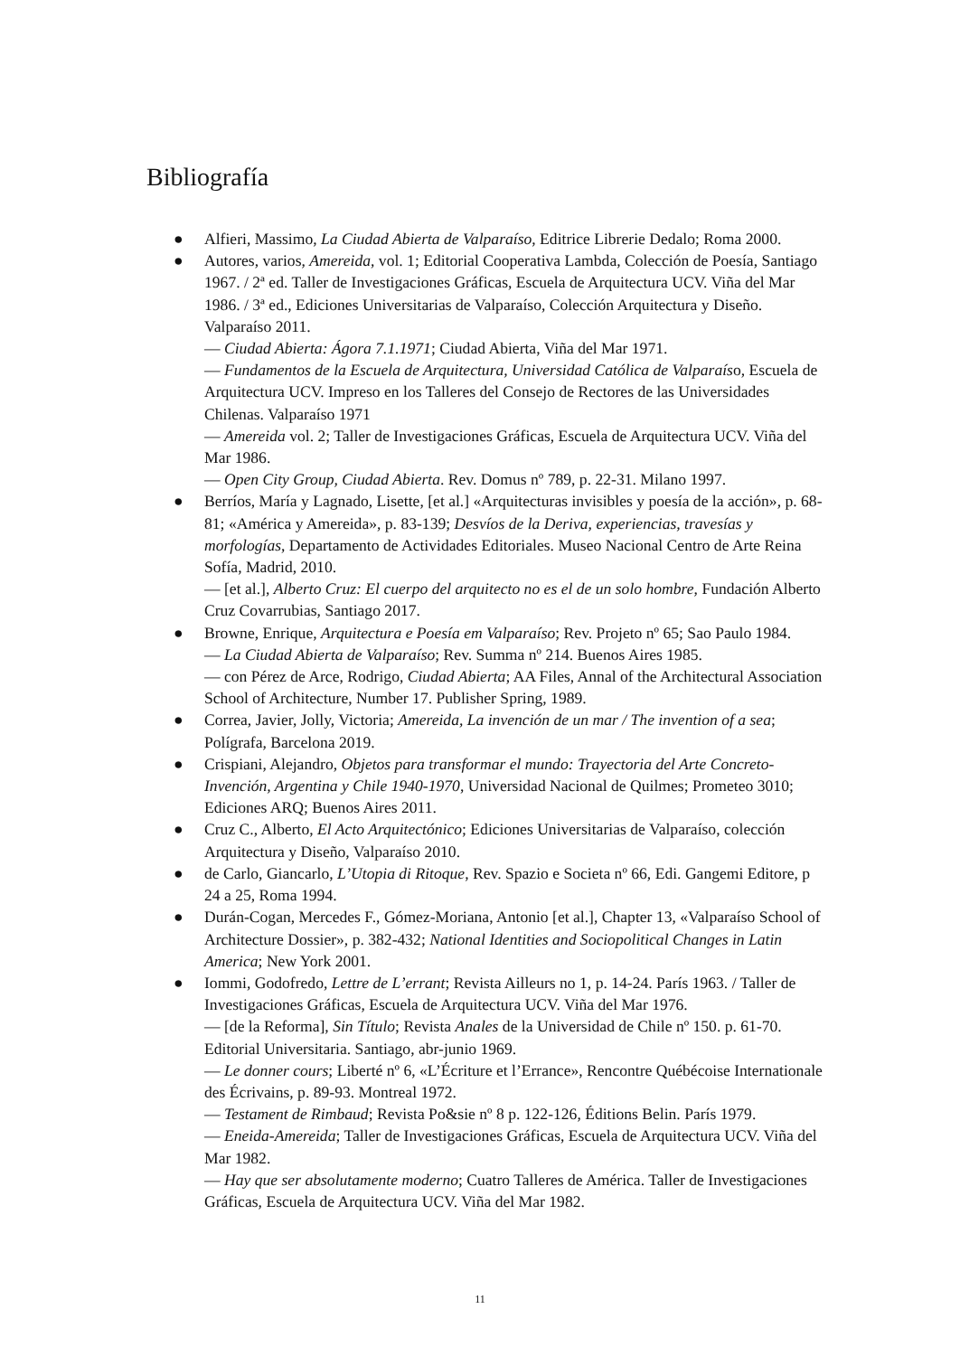Bibliografía
● Alfieri, Massimo, La Ciudad Abierta de Valparaíso, Editrice Librerie Dedalo; Roma 2000.
● Autores, varios, Amereida, vol. 1; Editorial Cooperativa Lambda, Colección de Poesía, Santiago 1967. / 2ª ed. Taller de Investigaciones Gráficas, Escuela de Arquitectura UCV. Viña del Mar 1986. / 3ª ed., Ediciones Universitarias de Valparaíso, Colección Arquitectura y Diseño. Valparaíso 2011.
— Ciudad Abierta: Ágora 7.1.1971; Ciudad Abierta, Viña del Mar 1971.
— Fundamentos de la Escuela de Arquitectura, Universidad Católica de Valparaíso, Escuela de Arquitectura UCV. Impreso en los Talleres del Consejo de Rectores de las Universidades Chilenas. Valparaíso 1971
— Amereida vol. 2; Taller de Investigaciones Gráficas, Escuela de Arquitectura UCV. Viña del Mar 1986.
— Open City Group, Ciudad Abierta. Rev. Domus nº 789, p. 22-31. Milano 1997.
● Berríos, María y Lagnado, Lisette, [et al.] «Arquitecturas invisibles y poesía de la acción», p. 68-81; «América y Amereida», p. 83-139; Desvíos de la Deriva, experiencias, travesías y morfologías, Departamento de Actividades Editoriales. Museo Nacional Centro de Arte Reina Sofía, Madrid, 2010.
— [et al.], Alberto Cruz: El cuerpo del arquitecto no es el de un solo hombre, Fundación Alberto Cruz Covarrubias, Santiago 2017.
● Browne, Enrique, Arquitectura e Poesía em Valparaíso; Rev. Projeto nº 65; Sao Paulo 1984.
— La Ciudad Abierta de Valparaíso; Rev. Summa nº 214. Buenos Aires 1985.
— con Pérez de Arce, Rodrigo, Ciudad Abierta; AA Files, Annal of the Architectural Association School of Architecture, Number 17. Publisher Spring, 1989.
● Correa, Javier, Jolly, Victoria; Amereida, La invención de un mar / The invention of a sea; Polígrafa, Barcelona 2019.
● Crispiani, Alejandro, Objetos para transformar el mundo: Trayectoria del Arte Concreto-Invención, Argentina y Chile 1940-1970, Universidad Nacional de Quilmes; Prometeo 3010; Ediciones ARQ; Buenos Aires 2011.
● Cruz C., Alberto, El Acto Arquitectónico; Ediciones Universitarias de Valparaíso, colección Arquitectura y Diseño, Valparaíso 2010.
● de Carlo, Giancarlo, L’Utopia di Ritoque, Rev. Spazio e Societa nº 66, Edi. Gangemi Editore, p 24 a 25, Roma 1994.
● Durán-Cogan, Mercedes F., Gómez-Moriana, Antonio [et al.], Chapter 13, «Valparaíso School of Architecture Dossier», p. 382-432; National Identities and Sociopolitical Changes in Latin America; New York 2001.
● Iommi, Godofredo, Lettre de L’errant; Revista Ailleurs no 1, p. 14-24. París 1963. / Taller de Investigaciones Gráficas, Escuela de Arquitectura UCV. Viña del Mar 1976.
— [de la Reforma], Sin Título; Revista Anales de la Universidad de Chile nº 150. p. 61-70. Editorial Universitaria. Santiago, abr-junio 1969.
— Le donner cours; Liberté nº 6, «L’Écriture et l’Errance», Rencontre Québécoise Internationale des Écrivains, p. 89-93. Montreal 1972.
— Testament de Rimbaud; Revista Po&sie nº 8 p. 122-126, Éditions Belin. París 1979.
— Eneida-Amereida; Taller de Investigaciones Gráficas, Escuela de Arquitectura UCV. Viña del Mar 1982.
— Hay que ser absolutamente moderno; Cuatro Talleres de América. Taller de Investigaciones Gráficas, Escuela de Arquitectura UCV. Viña del Mar 1982.
11